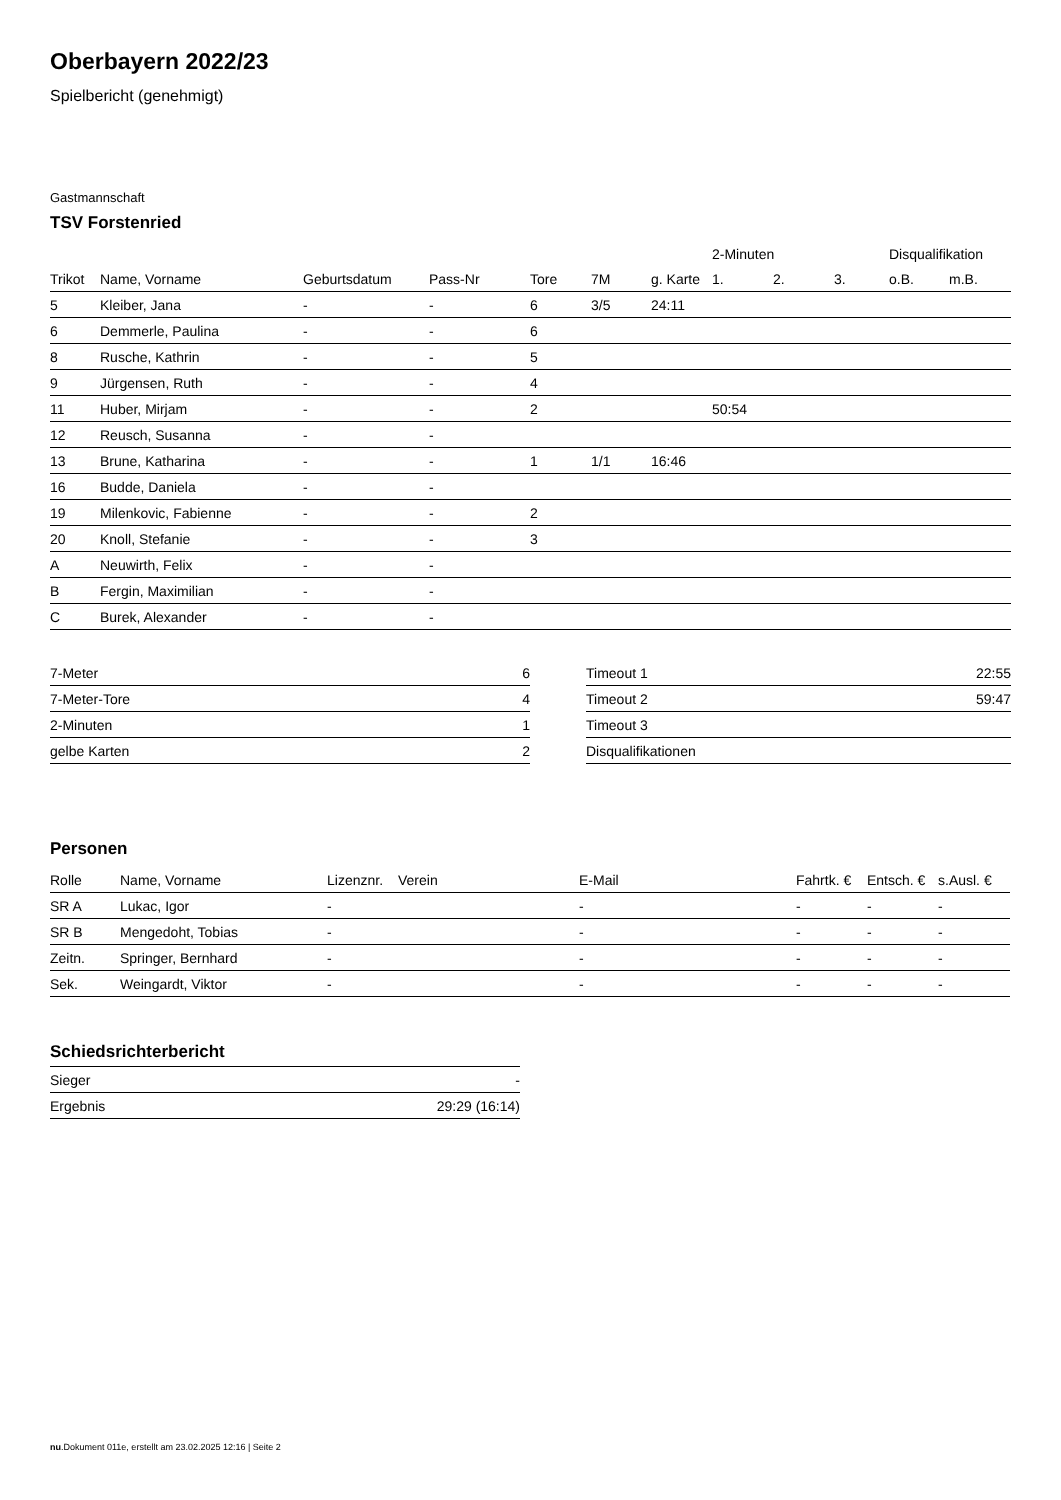Oberbayern 2022/23
Spielbericht (genehmigt)
Gastmannschaft
TSV Forstenried
| | | | | | | | 2-Minuten | | | Disqualifikation | |
| --- | --- | --- | --- | --- | --- | --- | --- | --- | --- | --- | --- |
| Trikot | Name, Vorname | Geburtsdatum | Pass-Nr | Tore | 7M | g. Karte | 1. | 2. | 3. | o.B. | m.B. |
| 5 | Kleiber, Jana | - | - | 6 | 3/5 | 24:11 | | | | | |
| 6 | Demmerle, Paulina | - | - | 6 | | | | | | | |
| 8 | Rusche, Kathrin | - | - | 5 | | | | | | | |
| 9 | Jürgensen, Ruth | - | - | 4 | | | | | | | |
| 11 | Huber, Mirjam | - | - | 2 | | | 50:54 | | | | |
| 12 | Reusch, Susanna | - | - | | | | | | | | |
| 13 | Brune, Katharina | - | - | 1 | 1/1 | 16:46 | | | | | |
| 16 | Budde, Daniela | - | - | | | | | | | | |
| 19 | Milenkovic, Fabienne | - | - | 2 | | | | | | | |
| 20 | Knoll, Stefanie | - | - | 3 | | | | | | | |
| A | Neuwirth, Felix | - | - | | | | | | | | |
| B | Fergin, Maximilian | - | - | | | | | | | | |
| C | Burek, Alexander | - | - | | | | | | | | |
| 7-Meter | 6 |
| 7-Meter-Tore | 4 |
| 2-Minuten | 1 |
| gelbe Karten | 2 |
| Timeout 1 | 22:55 |
| Timeout 2 | 59:47 |
| Timeout 3 | |
| Disqualifikationen | |
Personen
| Rolle | Name, Vorname | Lizenznr. | Verein | E-Mail | Fahrtk. € | Entsch. € | s.Ausl. € |
| --- | --- | --- | --- | --- | --- | --- | --- |
| SR A | Lukac, Igor | - | | - | - | - | - |
| SR B | Mengedoht, Tobias | - | | - | - | - | - |
| Zeitn. | Springer, Bernhard | - | | - | - | - | - |
| Sek. | Weingardt, Viktor | - | | - | - | - | - |
Schiedsrichterbericht
| Sieger | - |
| Ergebnis | 29:29 (16:14) |
nu.Dokument 011e, erstellt am 23.02.2025 12:16 | Seite 2